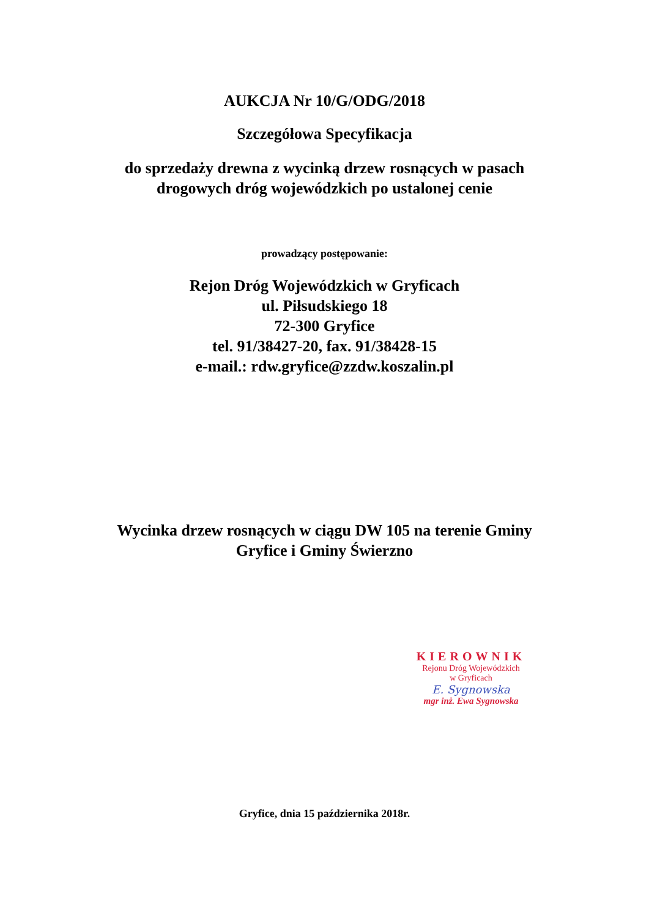AUKCJA Nr 10/G/ODG/2018
Szczegółowa Specyfikacja
do sprzedaży drewna z wycinką drzew rosnących w pasach
drogowych dróg wojewódzkich po ustalonej cenie
prowadzący postępowanie:
Rejon Dróg Wojewódzkich w Gryficach
ul. Piłsudskiego 18
72-300 Gryfice
tel. 91/38427-20, fax. 91/38428-15
e-mail.: rdw.gryfice@zzdw.koszalin.pl
Wycinka drzew rosnących w ciągu DW 105 na terenie Gminy
Gryfice i Gminy Świerzno
KIEROWNIK
Rejonu Dróg Wojewódzkich
w Gryficach
E. Sygnowska
mgr inż. Ewa Sygnowska
Gryfice, dnia 15 października 2018r.